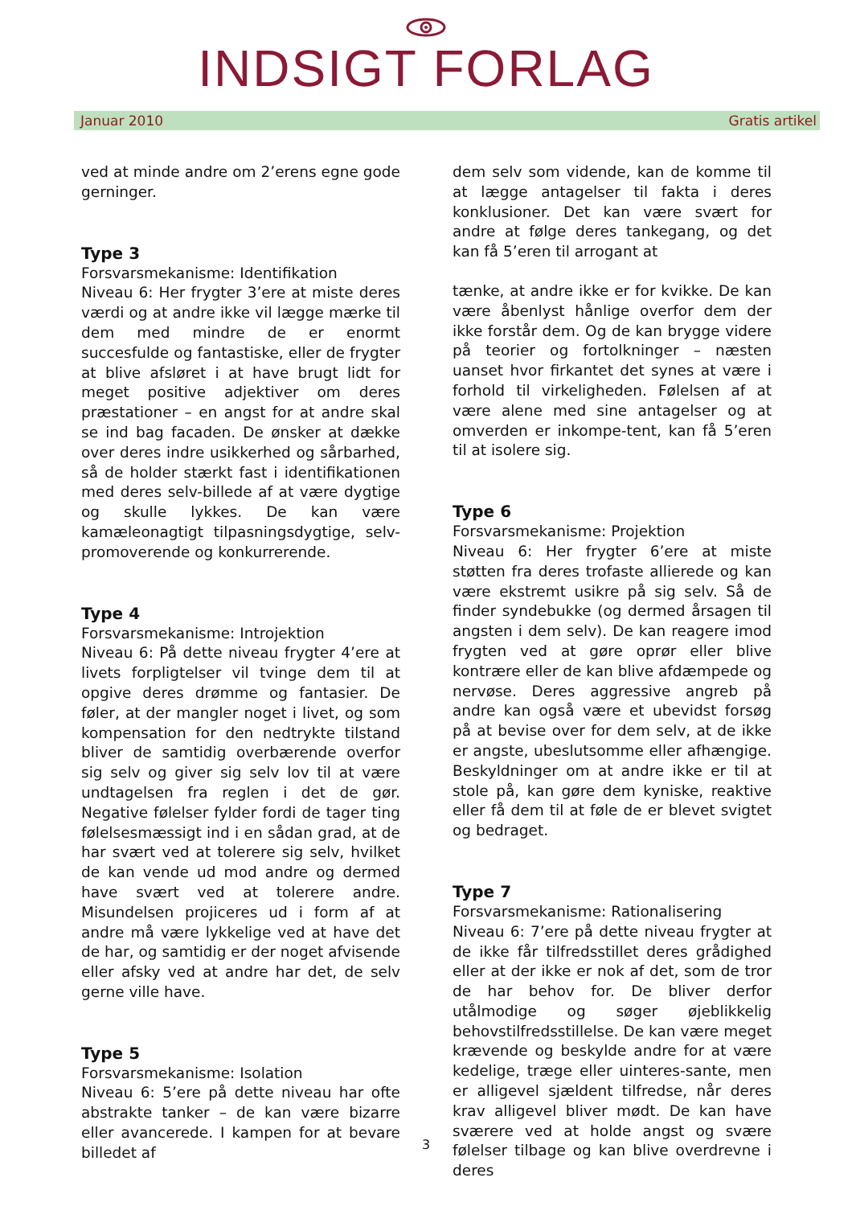INDSIGT FORLAG
Januar 2010 Gratis artikel
ved at minde andre om 2’erens egne gode gerninger.
Type 3
Forsvarsmekanisme: Identifikation
Niveau 6: Her frygter 3’ere at miste deres værdi og at andre ikke vil lægge mærke til dem med mindre de er enormt succesfulde og fantastiske, eller de frygter at blive afsløret i at have brugt lidt for meget positive adjektiver om deres præstationer – en angst for at andre skal se ind bag facaden. De ønsker at dække over deres indre usikkerhed og sårbarhed, så de holder stærkt fast i identifikationen med deres selv-billede af at være dygtige og skulle lykkes. De kan være kamæleonagtigt tilpasningsdygtige, selv-promoverende og konkurrerende.
Type 4
Forsvarsmekanisme: Introjektion
Niveau 6: På dette niveau frygter 4’ere at livets forpligtelser vil tvinge dem til at opgive deres drømme og fantasier. De føler, at der mangler noget i livet, og som kompensation for den nedtrykte tilstand bliver de samtidig overbærende overfor sig selv og giver sig selv lov til at være undtagelsen fra reglen i det de gør. Negative følelser fylder fordi de tager ting følelsesmæssigt ind i en sådan grad, at de har svært ved at tolerere sig selv, hvilket de kan vende ud mod andre og dermed have svært ved at tolerere andre. Misundelsen projiceres ud i form af at andre må være lykkelige ved at have det de har, og samtidig er der noget afvisende eller afsky ved at andre har det, de selv gerne ville have.
Type 5
Forsvarsmekanisme: Isolation
Niveau 6: 5’ere på dette niveau har ofte abstrakte tanker – de kan være bizarre eller avancerede. I kampen for at bevare billedet af
dem selv som vidende, kan de komme til at lægge antagelser til fakta i deres konklusioner. Det kan være svært for andre at følge deres tankegang, og det kan få 5’eren til arrogant at
tænke, at andre ikke er for kvikke. De kan være åbenlyst hånlige overfor dem der ikke forstår dem. Og de kan brygge videre på teorier og fortolkninger – næsten uanset hvor firkantet det synes at være i forhold til virkeligheden. Følelsen af at være alene med sine antagelser og at omverden er inkompe-tent, kan få 5’eren til at isolere sig.
Type 6
Forsvarsmekanisme: Projektion
Niveau 6: Her frygter 6’ere at miste støtten fra deres trofaste allierede og kan være ekstremt usikre på sig selv. Så de finder syndebukke (og dermed årsagen til angsten i dem selv). De kan reagere imod frygten ved at gøre oprør eller blive kontrære eller de kan blive afdæmpede og nervøse. Deres aggressive angreb på andre kan også være et ubevidst forsøg på at bevise over for dem selv, at de ikke er angste, ubeslutsomme eller afhængige. Beskyldninger om at andre ikke er til at stole på, kan gøre dem kyniske, reaktive eller få dem til at føle de er blevet svigtet og bedraget.
Type 7
Forsvarsmekanisme: Rationalisering
Niveau 6: 7’ere på dette niveau frygter at de ikke får tilfredsstillet deres grådighed eller at der ikke er nok af det, som de tror de har behov for. De bliver derfor utålmodige og søger øjeblikkelig behovstilfredsstillelse. De kan være meget krævende og beskylde andre for at være kedelige, træge eller uinteres-sante, men er alligevel sjældent tilfredse, når deres krav alligevel bliver mødt. De kan have sværere ved at holde angst og svære følelser tilbage og kan blive overdrevne i deres
3